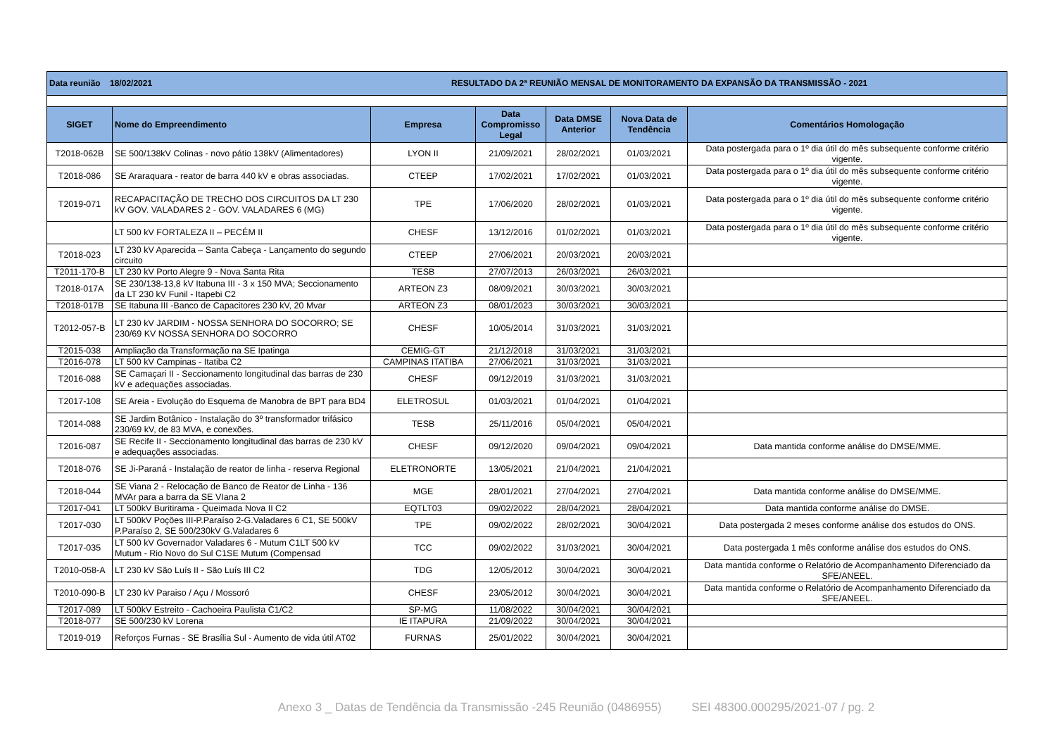| Data reunião 18/02/2021 RESULTADO DA 2ª REUNIÃO MENSAL DE MONITORAMENTO DA EXPANSÃO DA TRANSMISSÃO - 2021 | | | | | | |
| SIGET | Nome do Empreendimento | Empresa | Data Compromisso Legal | Data DMSE Anterior | Nova Data de Tendência | Comentários Homologação |
| T2018-062B | SE 500/138kV Colinas - novo pátio 138kV (Alimentadores) | LYON II | 21/09/2021 | 28/02/2021 | 01/03/2021 | Data postergada para o 1º dia útil do mês subsequente conforme critério vigente. |
| T2018-086 | SE Araraquara - reator de barra 440 kV e obras associadas. | CTEEP | 17/02/2021 | 17/02/2021 | 01/03/2021 | Data postergada para o 1º dia útil do mês subsequente conforme critério vigente. |
| T2019-071 | RECAPACITAÇÃO DE TRECHO DOS CIRCUITOS DA LT 230 kV GOV. VALADARES 2 - GOV. VALADARES 6 (MG) | TPE | 17/06/2020 | 28/02/2021 | 01/03/2021 | Data postergada para o 1º dia útil do mês subsequente conforme critério vigente. |
| | LT 500 kV FORTALEZA II – PECÉM II | CHESF | 13/12/2016 | 01/02/2021 | 01/03/2021 | Data postergada para o 1º dia útil do mês subsequente conforme critério vigente. |
| T2018-023 | LT 230 kV Aparecida – Santa Cabeça - Lançamento do segundo circuito | CTEEP | 27/06/2021 | 20/03/2021 | 20/03/2021 | |
| T2011-170-B | LT 230 kV Porto Alegre 9 - Nova Santa Rita | TESB | 27/07/2013 | 26/03/2021 | 26/03/2021 | |
| T2018-017A | SE 230/138-13,8 kV Itabuna III - 3 x 150 MVA; Seccionamento da LT 230 kV Funil - Itapebi C2 | ARTEON Z3 | 08/09/2021 | 30/03/2021 | 30/03/2021 | |
| T2018-017B | SE Itabuna III -Banco de Capacitores 230 kV, 20 Mvar | ARTEON Z3 | 08/01/2023 | 30/03/2021 | 30/03/2021 | |
| T2012-057-B | LT 230 kV JARDIM - NOSSA SENHORA DO SOCORRO; SE 230/69 KV NOSSA SENHORA DO SOCORRO | CHESF | 10/05/2014 | 31/03/2021 | 31/03/2021 | |
| T2015-038 | Ampliação da Transformação na SE Ipatinga | CEMIG-GT | 21/12/2018 | 31/03/2021 | 31/03/2021 | |
| T2016-078 | LT 500 kV Campinas - Itatiba C2 | CAMPINAS ITATIBA | 27/06/2021 | 31/03/2021 | 31/03/2021 | |
| T2016-088 | SE Camaçari II - Seccionamento longitudinal das barras de 230 kV e adequações associadas. | CHESF | 09/12/2019 | 31/03/2021 | 31/03/2021 | |
| T2017-108 | SE Areia - Evolução do Esquema de Manobra de BPT para BD4 | ELETROSUL | 01/03/2021 | 01/04/2021 | 01/04/2021 | |
| T2014-088 | SE Jardim Botânico - Instalação do 3º transformador trifásico 230/69 kV, de 83 MVA, e conexões. | TESB | 25/11/2016 | 05/04/2021 | 05/04/2021 | |
| T2016-087 | SE Recife II - Seccionamento longitudinal das barras de 230 kV e adequações associadas. | CHESF | 09/12/2020 | 09/04/2021 | 09/04/2021 | Data mantida conforme análise do DMSE/MME. |
| T2018-076 | SE Ji-Paraná - Instalação de reator de linha - reserva Regional | ELETRONORTE | 13/05/2021 | 21/04/2021 | 21/04/2021 | |
| T2018-044 | SE Viana 2 - Relocação de Banco de Reator de Linha - 136 MVAr para a barra da SE VIana 2 | MGE | 28/01/2021 | 27/04/2021 | 27/04/2021 | Data mantida conforme análise do DMSE/MME. |
| T2017-041 | LT 500kV Buritirama - Queimada Nova II C2 | EQTLT03 | 09/02/2022 | 28/04/2021 | 28/04/2021 | Data mantida conforme análise do DMSE. |
| T2017-030 | LT 500kV Poções III-P.Paraíso 2-G.Valadares 6 C1, SE 500kV P.Paraíso 2, SE 500/230kV G.Valadares 6 | TPE | 09/02/2022 | 28/02/2021 | 30/04/2021 | Data postergada 2 meses conforme análise dos estudos do ONS. |
| T2017-035 | LT 500 kV Governador Valadares 6 - Mutum C1LT 500 kV Mutum - Rio Novo do Sul C1SE Mutum (Compensad | TCC | 09/02/2022 | 31/03/2021 | 30/04/2021 | Data postergada 1 mês conforme análise dos estudos do ONS. |
| T2010-058-A | LT 230 kV São Luís II - São Luís III C2 | TDG | 12/05/2012 | 30/04/2021 | 30/04/2021 | Data mantida conforme o Relatório de Acompanhamento Diferenciado da SFE/ANEEL. |
| T2010-090-B | LT 230 kV Paraiso / Açu / Mossoró | CHESF | 23/05/2012 | 30/04/2021 | 30/04/2021 | Data mantida conforme o Relatório de Acompanhamento Diferenciado da SFE/ANEEL. |
| T2017-089 | LT 500kV Estreito - Cachoeira Paulista C1/C2 | SP-MG | 11/08/2022 | 30/04/2021 | 30/04/2021 | |
| T2018-077 | SE 500/230 kV Lorena | IE ITAPURA | 21/09/2022 | 30/04/2021 | 30/04/2021 | |
| T2019-019 | Reforços Furnas - SE Brasília Sul - Aumento de vida útil AT02 | FURNAS | 25/01/2022 | 30/04/2021 | 30/04/2021 | |
Anexo 3 _ Datas de Tendência da Transmissão -245 Reunião (0486955) SEI 48300.000295/2021-07 / pg. 2